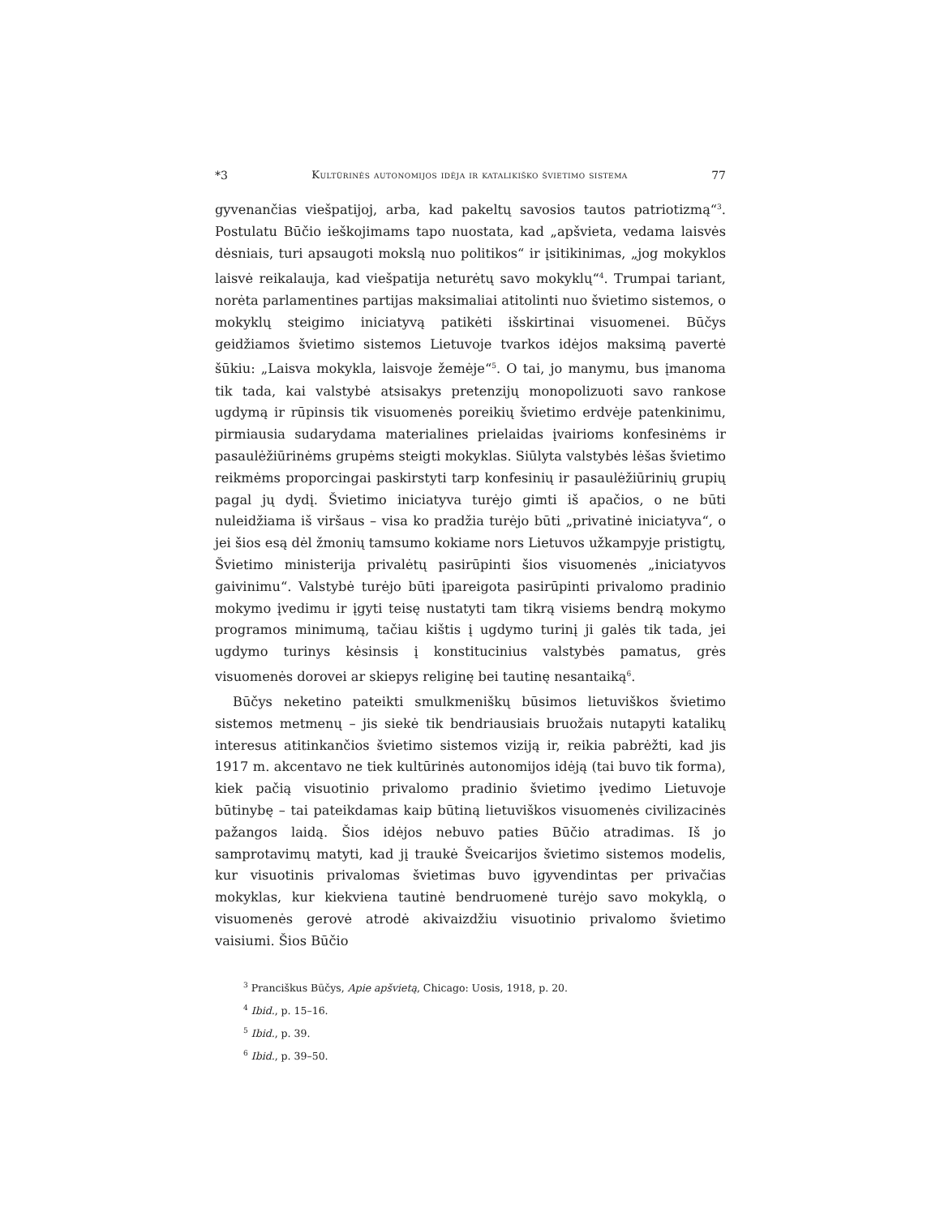*3 Kultūrinės autonomijos idėja ir katalikiško švietimo sistema 77
gyvenančias viešpatijoj, arba, kad pakeltų savosios tautos patriotizmą“<sup>3</sup>. Postulatu Būčio ieškojimams tapo nuostata, kad „apšvieta, vedama laisvės dėsniais, turi apsaugoti mokslą nuo politikos“ ir įsitikinimas, „jog mokyklos laisvė reikalauja, kad viešpatija neturėtų savo mokyklų“<sup>4</sup>. Trumpai tariant, norėta parlamentines partijas maksimaliai atitolinti nuo švietimo sistemos, o mokyklų steigimo iniciatyvą patikėti išskirtinai visuomenei. Būčys geidžiamos švietimo sistemos Lietuvoje tvarkos idėjos maksimą pavertė šūkiu: „Laisva mokykla, laisvoje žemėje“<sup>5</sup>. O tai, jo manymu, bus įmanoma tik tada, kai valstybė atsisakys pretenzijų monopolizuoti savo rankose ugdymą ir rūpinsis tik visuomenės poreikių švietimo erdvėje patenkinimu, pirmiausia sudarydama materialines prielaidas įvairioms konfesinėms ir pasaulėžiūrinėms grupėms steigti mokyklas. Siūlyta valstybės lėšas švietimo reikmėms proporcingai paskirstyti tarp konfesinių ir pasaulėžiūrinių grupių pagal jų dydį. Švietimo iniciatyva turėjo gimti iš apačios, o ne būti nuleidžiama iš viršaus – visa ko pradžia turėjo būti „privatinė iniciatyva“, o jei šios esą dėl žmonių tamsumo kokiame nors Lietuvos užkampyje pristigtų, Švietimo ministerija privalėtų pasirūpinti šios visuomenės „iniciatyvos gaivinimu“. Valstybė turėjo būti įpareigota pasirūpinti privalomo pradinio mokymo įvedimu ir įgyti teisę nustatyti tam tikrą visiems bendrą mokymo programos minimumą, tačiau kištis į ugdymo turinį ji galės tik tada, jei ugdymo turinys kėsinsis į konstitucinius valstybės pamatus, grės visuomenės dorovei ar skiepys religinę bei tautinę nesantaiką<sup>6</sup>.
Būčys neketino pateikti smulkmeniškų būsimos lietuviškos švietimo sistemos metmenų – jis siekė tik bendriausiais bruožais nutapyti katalikų interesus atitinkančios švietimo sistemos viziją ir, reikia pabrėžti, kad jis 1917 m. akcentavo ne tiek kultūrinės autonomijos idėją (tai buvo tik forma), kiek pačią visuotinio privalomo pradinio švietimo įvedimo Lietuvoje būtinybę – tai pateikdamas kaip būtiną lietuviškos visuomenės civilizacinės pažangos laidą. Šios idėjos nebuvo paties Būčio atradimas. Iš jo samprotavimų matyti, kad jį traukė Šveicarijos švietimo sistemos modelis, kur visuotinis privalomas švietimas buvo įgyvendintas per privačias mokyklas, kur kiekviena tautinė bendruomenė turėjo savo mokyklą, o visuomenės gerovė atrodė akivaizdžiu visuotinio privalomo švietimo vaisiumi. Šios Būčio
<sup>3</sup> Pranciškus Būčys, Apie apšvietą, Chicago: Uosis, 1918, p. 20.
<sup>4</sup> Ibid., p. 15–16.
<sup>5</sup> Ibid., p. 39.
<sup>6</sup> Ibid., p. 39–50.